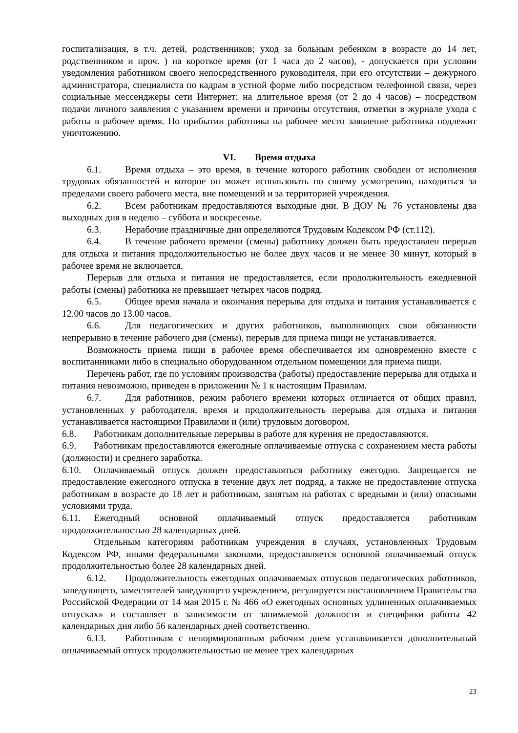госпитализация, в т.ч. детей, родственников; уход за больным ребенком в возрасте до 14 лет, родственником и проч. ) на короткое время (от 1 часа до 2 часов), - допускается при условии уведомления работником своего непосредственного руководителя, при его отсутствии – дежурного администратора, специалиста по кадрам в устной форме либо посредством телефонной связи, через социальные мессенджеры сети Интернет; на длительное время (от 2 до 4 часов) – посредством подачи личного заявления с указанием времени и причины отсутствия, отметки в журнале ухода с работы в рабочее время. По прибытии работника на рабочее место заявление работника подлежит уничтожению.
VI. Время отдыха
6.1. Время отдыха – это время, в течение которого работник свободен от исполнения трудовых обязанностей и которое он может использовать по своему усмотрению, находиться за пределами своего рабочего места, вне помещений и за территорией учреждения.
6.2. Всем работникам предоставляются выходные дни. В ДОУ № 76 установлены два выходных дня в неделю – суббота и воскресенье.
6.3. Нерабочие праздничные дни определяются Трудовым Кодексом РФ (ст.112).
6.4. В течение рабочего времени (смены) работнику должен быть предоставлен перерыв для отдыха и питания продолжительностью не более двух часов и не менее 30 минут, который в рабочее время не включается.
Перерыв для отдыха и питания не предоставляется, если продолжительность ежедневной работы (смены) работника не превышает четырех часов подряд.
6.5. Общее время начала и окончания перерыва для отдыха и питания устанавливается с 12.00 часов до 13.00 часов.
6.6. Для педагогических и других работников, выполняющих свои обязанности непрерывно в течение рабочего дня (смены), перерыв для приема пищи не устанавливается.
Возможность приема пищи в рабочее время обеспечивается им одновременно вместе с воспитанниками либо в специально оборудованном отдельном помещении для приема пищи.
Перечень работ, где по условиям производства (работы) предоставление перерыва для отдыха и питания невозможно, приведен в приложении № 1 к настоящим Правилам.
6.7. Для работников, режим рабочего времени которых отличается от общих правил, установленных у работодателя, время и продолжительность перерыва для отдыха и питания устанавливается настоящими Правилами и (или) трудовым договором.
6.8. Работникам дополнительные перерывы в работе для курения не предоставляются.
6.9. Работникам предоставляются ежегодные оплачиваемые отпуска с сохранением места работы (должности) и среднего заработка.
6.10. Оплачиваемый отпуск должен предоставляться работнику ежегодно. Запрещается не предоставление ежегодного отпуска в течение двух лет подряд, а также не предоставление отпуска работникам в возрасте до 18 лет и работникам, занятым на работах с вредными и (или) опасными условиями труда.
6.11. Ежегодный основной оплачиваемый отпуск предоставляется работникам продолжительностью 28 календарных дней.
Отдельным категориям работникам учреждения в случаях, установленных Трудовым Кодексом РФ, иными федеральными законами, предоставляется основной оплачиваемый отпуск продолжительностью более 28 календарных дней.
6.12. Продолжительность ежегодных оплачиваемых отпусков педагогических работников, заведующего, заместителей заведующего учреждением, регулируется постановлением Правительства Российской Федерации от 14 мая 2015 г. № 466 «О ежегодных основных удлиненных оплачиваемых отпусках» и составляет в зависимости от занимаемой должности и специфики работы 42 календарных дня либо 56 календарных дней соответственно.
6.13. Работникам с ненормированным рабочим днем устанавливается дополнительный оплачиваемый отпуск продолжительностью не менее трех календарных
23